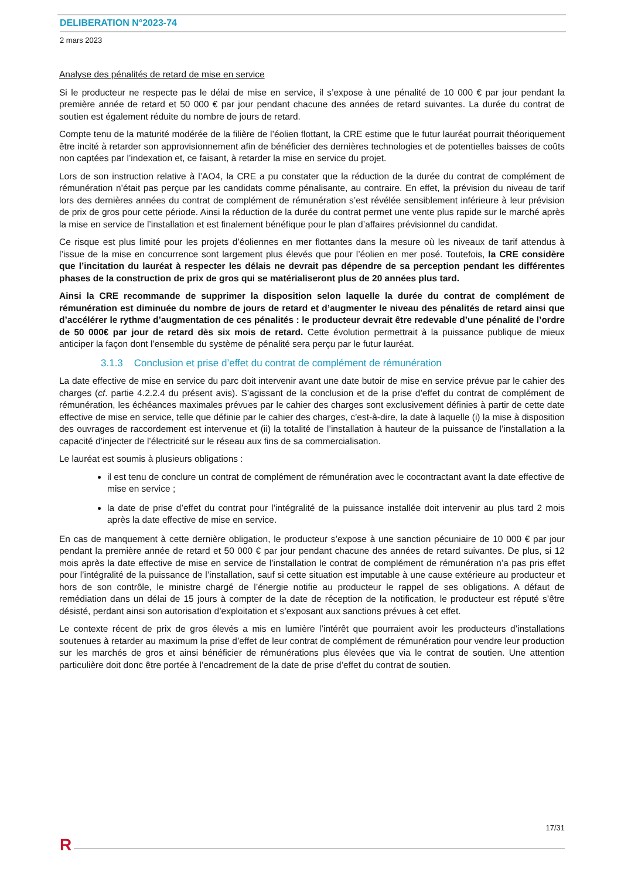DELIBERATION N°2023-74
2 mars 2023
Analyse des pénalités de retard de mise en service
Si le producteur ne respecte pas le délai de mise en service, il s’expose à une pénalité de 10 000 € par jour pendant la première année de retard et 50 000 € par jour pendant chacune des années de retard suivantes. La durée du contrat de soutien est également réduite du nombre de jours de retard.
Compte tenu de la maturité modérée de la filière de l’éolien flottant, la CRE estime que le futur lauréat pourrait théoriquement être incité à retarder son approvisionnement afin de bénéficier des dernières technologies et de potentielles baisses de coûts non captées par l’indexation et, ce faisant, à retarder la mise en service du projet.
Lors de son instruction relative à l’AO4, la CRE a pu constater que la réduction de la durée du contrat de complément de rémunération n’était pas perçue par les candidats comme pénalisante, au contraire. En effet, la prévision du niveau de tarif lors des dernières années du contrat de complément de rémunération s’est révélée sensiblement inférieure à leur prévision de prix de gros pour cette période. Ainsi la réduction de la durée du contrat permet une vente plus rapide sur le marché après la mise en service de l’installation et est finalement bénéfique pour le plan d’affaires prévisionnel du candidat.
Ce risque est plus limité pour les projets d’éoliennes en mer flottantes dans la mesure où les niveaux de tarif attendus à l’issue de la mise en concurrence sont largement plus élevés que pour l’éolien en mer posé. Toutefois, la CRE considère que l’incitation du lauréat à respecter les délais ne devrait pas dépendre de sa perception pendant les différentes phases de la construction de prix de gros qui se matérialiseront plus de 20 années plus tard.
Ainsi la CRE recommande de supprimer la disposition selon laquelle la durée du contrat de complément de rémunération est diminuée du nombre de jours de retard et d’augmenter le niveau des pénalités de retard ainsi que d’accélérer le rythme d’augmentation de ces pénalités : le producteur devrait être redevable d’une pénalité de l’ordre de 50 000€ par jour de retard dès six mois de retard. Cette évolution permettrait à la puissance publique de mieux anticiper la façon dont l’ensemble du système de pénalité sera perçu par le futur lauréat.
3.1.3 Conclusion et prise d’effet du contrat de complément de rémunération
La date effective de mise en service du parc doit intervenir avant une date butoir de mise en service prévue par le cahier des charges (cf. partie 4.2.2.4 du présent avis). S’agissant de la conclusion et de la prise d’effet du contrat de complément de rémunération, les échéances maximales prévues par le cahier des charges sont exclusivement définies à partir de cette date effective de mise en service, telle que définie par le cahier des charges, c’est-à-dire, la date à laquelle (i) la mise à disposition des ouvrages de raccordement est intervenue et (ii) la totalité de l’installation à hauteur de la puissance de l’installation a la capacité d’injecter de l’électricité sur le réseau aux fins de sa commercialisation.
Le lauréat est soumis à plusieurs obligations :
il est tenu de conclure un contrat de complément de rémunération avec le cocontractant avant la date effective de mise en service ;
la date de prise d’effet du contrat pour l’intégralité de la puissance installée doit intervenir au plus tard 2 mois après la date effective de mise en service.
En cas de manquement à cette dernière obligation, le producteur s’expose à une sanction pécuniaire de 10 000 € par jour pendant la première année de retard et 50 000 € par jour pendant chacune des années de retard suivantes. De plus, si 12 mois après la date effective de mise en service de l’installation le contrat de complément de rémunération n’a pas pris effet pour l’intégralité de la puissance de l’installation, sauf si cette situation est imputable à une cause extérieure au producteur et hors de son contrôle, le ministre chargé de l’énergie notifie au producteur le rappel de ses obligations. A défaut de remédiation dans un délai de 15 jours à compter de la date de réception de la notification, le producteur est réputé s’être désisté, perdant ainsi son autorisation d’exploitation et s’exposant aux sanctions prévues à cet effet.
Le contexte récent de prix de gros élevés a mis en lumière l’intérêt que pourraient avoir les producteurs d’installations soutenues à retarder au maximum la prise d’effet de leur contrat de complément de rémunération pour vendre leur production sur les marchés de gros et ainsi bénéficier de rémunérations plus élevées que via le contrat de soutien. Une attention particulière doit donc être portée à l’encadrement de la date de prise d’effet du contrat de soutien.
17/31
R